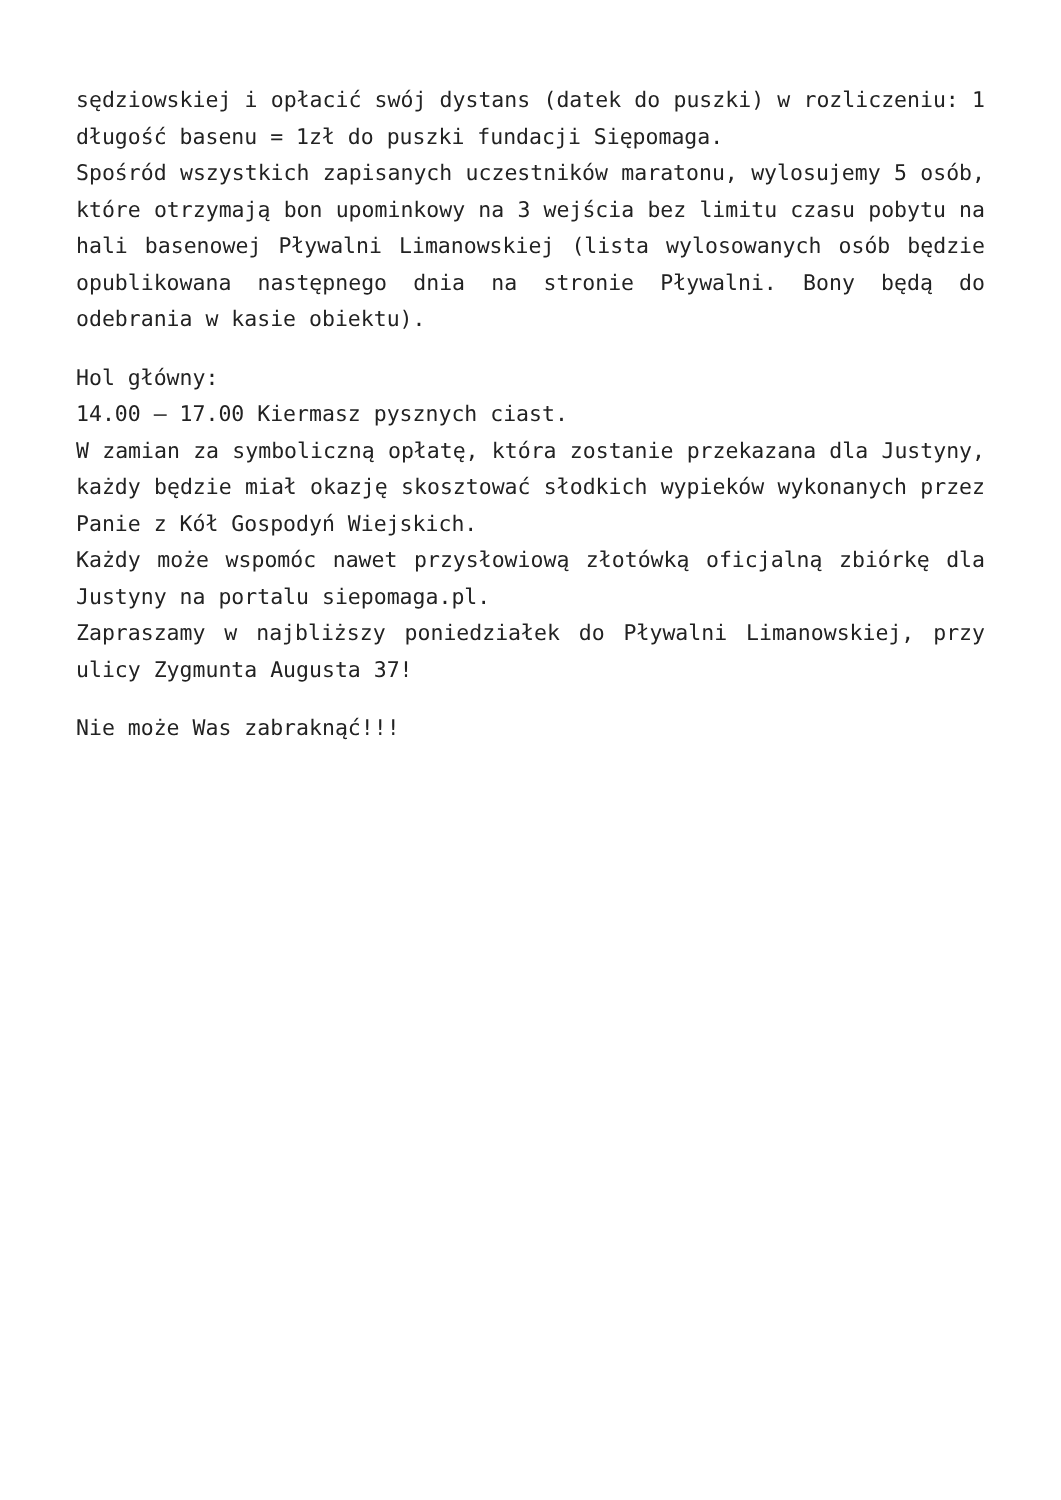sędziowskiej i opłacić swój dystans (datek do puszki) w rozliczeniu: 1 długość basenu = 1zł do puszki fundacji Siępomaga.
Spośród wszystkich zapisanych uczestników maratonu, wylosujemy 5 osób, które otrzymają bon upominkowy na 3 wejścia bez limitu czasu pobytu na hali basenowej Pływalni Limanowskiej (lista wylosowanych osób będzie opublikowana następnego dnia na stronie Pływalni. Bony będą do odebrania w kasie obiektu).
Hol główny:
14.00 – 17.00 Kiermasz pysznych ciast.
W zamian za symboliczną opłatę, która zostanie przekazana dla Justyny, każdy będzie miał okazję skosztować słodkich wypieków wykonanych przez Panie z Kół Gospodyń Wiejskich.
Każdy może wspomóc nawet przysłowiową złotówką oficjalną zbiórkę dla Justyny na portalu siepomaga.pl.
Zapraszamy w najbliższy poniedziałek do Pływalni Limanowskiej, przy ulicy Zygmunta Augusta 37!
Nie może Was zabraknąć!!!